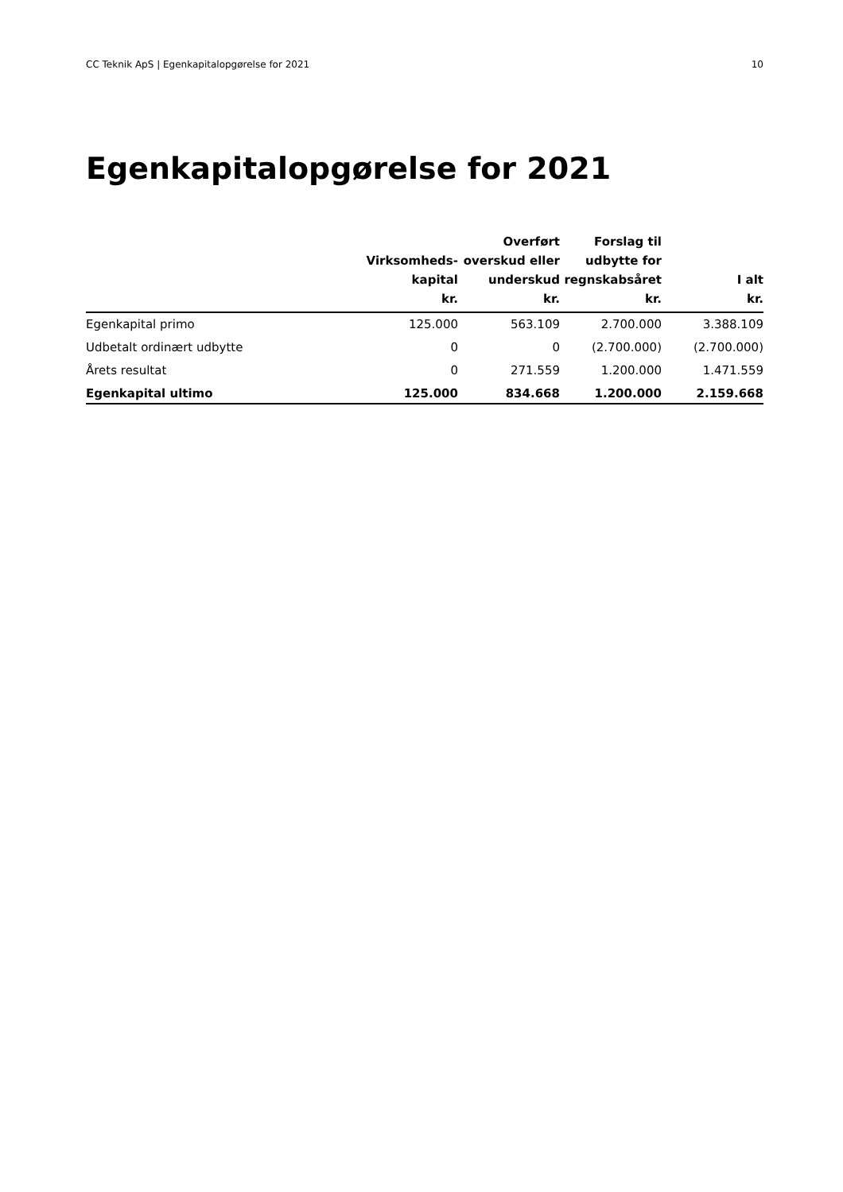CC Teknik ApS | Egenkapitalopgørelse for 2021 10
Egenkapitalopgørelse for 2021
| | Virksomheds- kapital kr. | Overført overskud eller underskud kr. | Forslag til udbytte for regnskabsåret kr. | I alt kr. |
| --- | --- | --- | --- | --- |
| Egenkapital primo | 125.000 | 563.109 | 2.700.000 | 3.388.109 |
| Udbetalt ordinært udbytte | 0 | 0 | (2.700.000) | (2.700.000) |
| Årets resultat | 0 | 271.559 | 1.200.000 | 1.471.559 |
| Egenkapital ultimo | 125.000 | 834.668 | 1.200.000 | 2.159.668 |